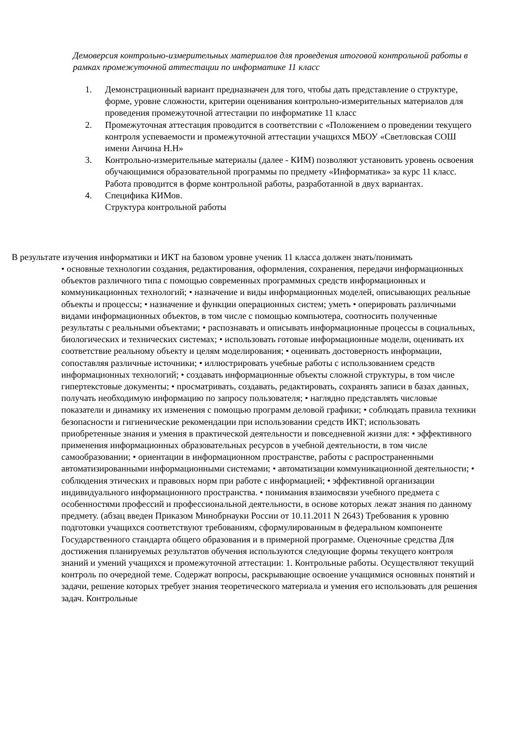Демоверсия контрольно-измерительных материалов для проведения итоговой контрольной работы в рамках промежуточной аттестации по информатике 11 класс
1. Демонстрационный вариант предназначен для того, чтобы дать представление о структуре, форме, уровне сложности, критерии оценивания контрольно-измерительных материалов для проведения промежуточной аттестации по информатике 11 класс
2. Промежуточная аттестация проводится в соответствии с «Положением о проведении текущего контроля успеваемости и промежуточной аттестации учащихся МБОУ «Светловская СОШ имени Анчина Н.Н»
3. Контрольно-измерительные материалы (далее - КИМ) позволяют установить уровень освоения обучающимися образовательной программы по предмету «Информатика» за курс 11 класс. Работа проводится в форме контрольной работы, разработанной в двух вариантах.
4. Специфика КИМов.
Структура контрольной работы
В результате изучения информатики и ИКТ на базовом уровне ученик 11 класса должен знать/понимать
• основные технологии создания, редактирования, оформления, сохранения, передачи информационных объектов различного типа с помощью современных программных средств информационных и коммуникационных технологий; • назначение и виды информационных моделей, описывающих реальные объекты и процессы; • назначение и функции операционных систем; уметь • оперировать различными видами информационных объектов, в том числе с помощью компьютера, соотносить полученные результаты с реальными объектами; • распознавать и описывать информационные процессы в социальных, биологических и технических системах; • использовать готовые информационные модели, оценивать их соответствие реальному объекту и целям моделирования; • оценивать достоверность информации, сопоставляя различные источники; • иллюстрировать учебные работы с использованием средств информационных технологий; • создавать информационные объекты сложной структуры, в том числе гипертекстовые документы; • просматривать, создавать, редактировать, сохранять записи в базах данных, получать необходимую информацию по запросу пользователя; • наглядно представлять числовые показатели и динамику их изменения с помощью программ деловой графики; • соблюдать правила техники безопасности и гигиенические рекомендации при использовании средств ИКТ; использовать приобретенные знания и умения в практической деятельности и повседневной жизни для: • эффективного применения информационных образовательных ресурсов в учебной деятельности, в том числе самообразовании; • ориентации в информационном пространстве, работы с распространенными автоматизированными информационными системами; • автоматизации коммуникационной деятельности; • соблюдения этических и правовых норм при работе с информацией; • эффективной организации индивидуального информационного пространства. • понимания взаимосвязи учебного предмета с особенностями профессий и профессиональной деятельности, в основе которых лежат знания по данному предмету. (абзац введен Приказом Минобрнауки России от 10.11.2011 N 2643) Требования к уровню подготовки учащихся соответствуют требованиям, сформулированным в федеральном компоненте Государственного стандарта общего образования и в примерной программе. Оценочные средства Для достижения планируемых результатов обучения используются следующие формы текущего контроля знаний и умений учащихся и промежуточной аттестации: 1. Контрольные работы. Осуществляют текущий контроль по очередной теме. Содержат вопросы, раскрывающие освоение учащимися основных понятий и задачи, решение которых требует знания теоретического материала и умения его использовать для решения задач. Контрольные